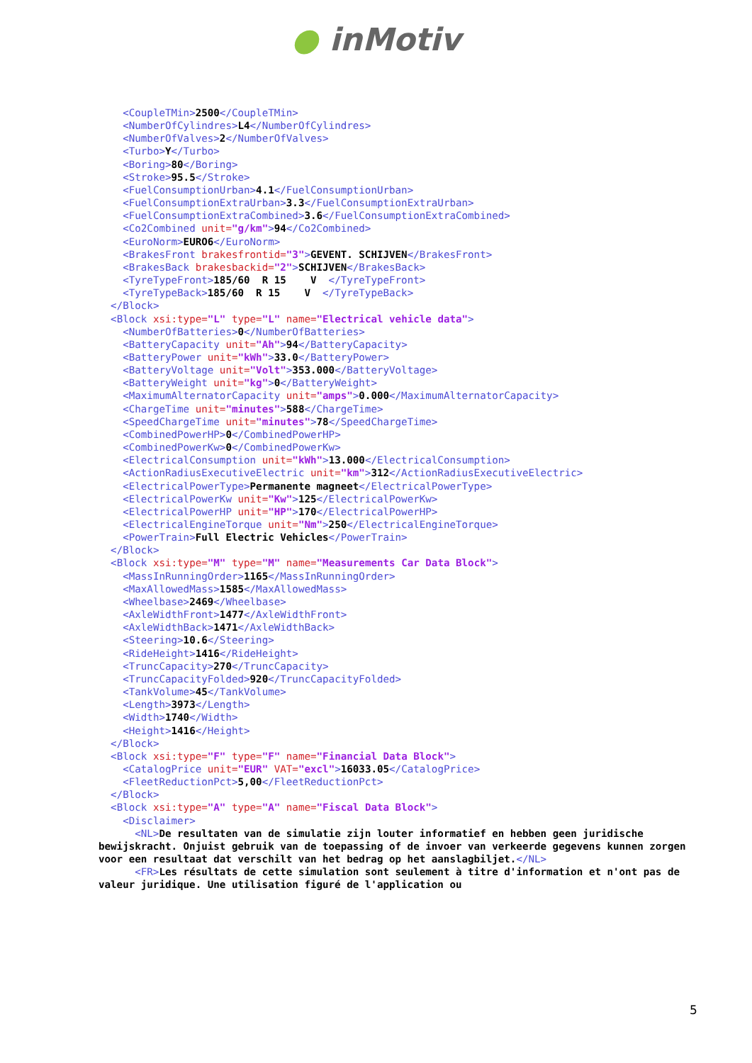● inMotiv
    <CoupleTMin>2500</CoupleTMin>
    <NumberOfCylindres>L4</NumberOfCylindres>
    <NumberOfValves>2</NumberOfValves>
    <Turbo>Y</Turbo>
    <Boring>80</Boring>
    <Stroke>95.5</Stroke>
    <FuelConsumptionUrban>4.1</FuelConsumptionUrban>
    <FuelConsumptionExtraUrban>3.3</FuelConsumptionExtraUrban>
    <FuelConsumptionExtraCombined>3.6</FuelConsumptionExtraCombined>
    <Co2Combined unit="g/km">94</Co2Combined>
    <EuroNorm>EURO6</EuroNorm>
    <BrakesFront brakesfrontid="3">GEVENT. SCHIJVEN</BrakesFront>
    <BrakesBack brakesbackid="2">SCHIJVEN</BrakesBack>
    <TyreTypeFront>185/60  R 15    V  </TyreTypeFront>
    <TyreTypeBack>185/60  R 15    V  </TyreTypeBack>
  </Block>
  <Block xsi:type="L" type="L" name="Electrical vehicle data">
    <NumberOfBatteries>0</NumberOfBatteries>
    <BatteryCapacity unit="Ah">94</BatteryCapacity>
    <BatteryPower unit="kWh">33.0</BatteryPower>
    <BatteryVoltage unit="Volt">353.000</BatteryVoltage>
    <BatteryWeight unit="kg">0</BatteryWeight>
    <MaximumAlternatorCapacity unit="amps">0.000</MaximumAlternatorCapacity>
    <ChargeTime unit="minutes">588</ChargeTime>
    <SpeedChargeTime unit="minutes">78</SpeedChargeTime>
    <CombinedPowerHP>0</CombinedPowerHP>
    <CombinedPowerKw>0</CombinedPowerKw>
    <ElectricalConsumption unit="kWh">13.000</ElectricalConsumption>
    <ActionRadiusExecutiveElectric unit="km">312</ActionRadiusExecutiveElectric>
    <ElectricalPowerType>Permanente magneet</ElectricalPowerType>
    <ElectricalPowerKw unit="Kw">125</ElectricalPowerKw>
    <ElectricalPowerHP unit="HP">170</ElectricalPowerHP>
    <ElectricalEngineTorque unit="Nm">250</ElectricalEngineTorque>
    <PowerTrain>Full Electric Vehicles</PowerTrain>
  </Block>
  <Block xsi:type="M" type="M" name="Measurements Car Data Block">
    <MassInRunningOrder>1165</MassInRunningOrder>
    <MaxAllowedMass>1585</MaxAllowedMass>
    <Wheelbase>2469</Wheelbase>
    <AxleWidthFront>1477</AxleWidthFront>
    <AxleWidthBack>1471</AxleWidthBack>
    <Steering>10.6</Steering>
    <RideHeight>1416</RideHeight>
    <TruncCapacity>270</TruncCapacity>
    <TruncCapacityFolded>920</TruncCapacityFolded>
    <TankVolume>45</TankVolume>
    <Length>3973</Length>
    <Width>1740</Width>
    <Height>1416</Height>
  </Block>
  <Block xsi:type="F" type="F" name="Financial Data Block">
    <CatalogPrice unit="EUR" VAT="excl">16033.05</CatalogPrice>
    <FleetReductionPct>5,00</FleetReductionPct>
  </Block>
  <Block xsi:type="A" type="A" name="Fiscal Data Block">
    <Disclaimer>
      <NL>De resultaten van de simulatie zijn louter informatief en hebben geen juridische bewijskracht. Onjuist gebruik van de toepassing of de invoer van verkeerde gegevens kunnen zorgen voor een resultaat dat verschilt van het bedrag op het aanslagbiljet.</NL>
      <FR>Les résultats de cette simulation sont seulement à titre d'information et n'ont pas de valeur juridique. Une utilisation figuré de l'application ou
5